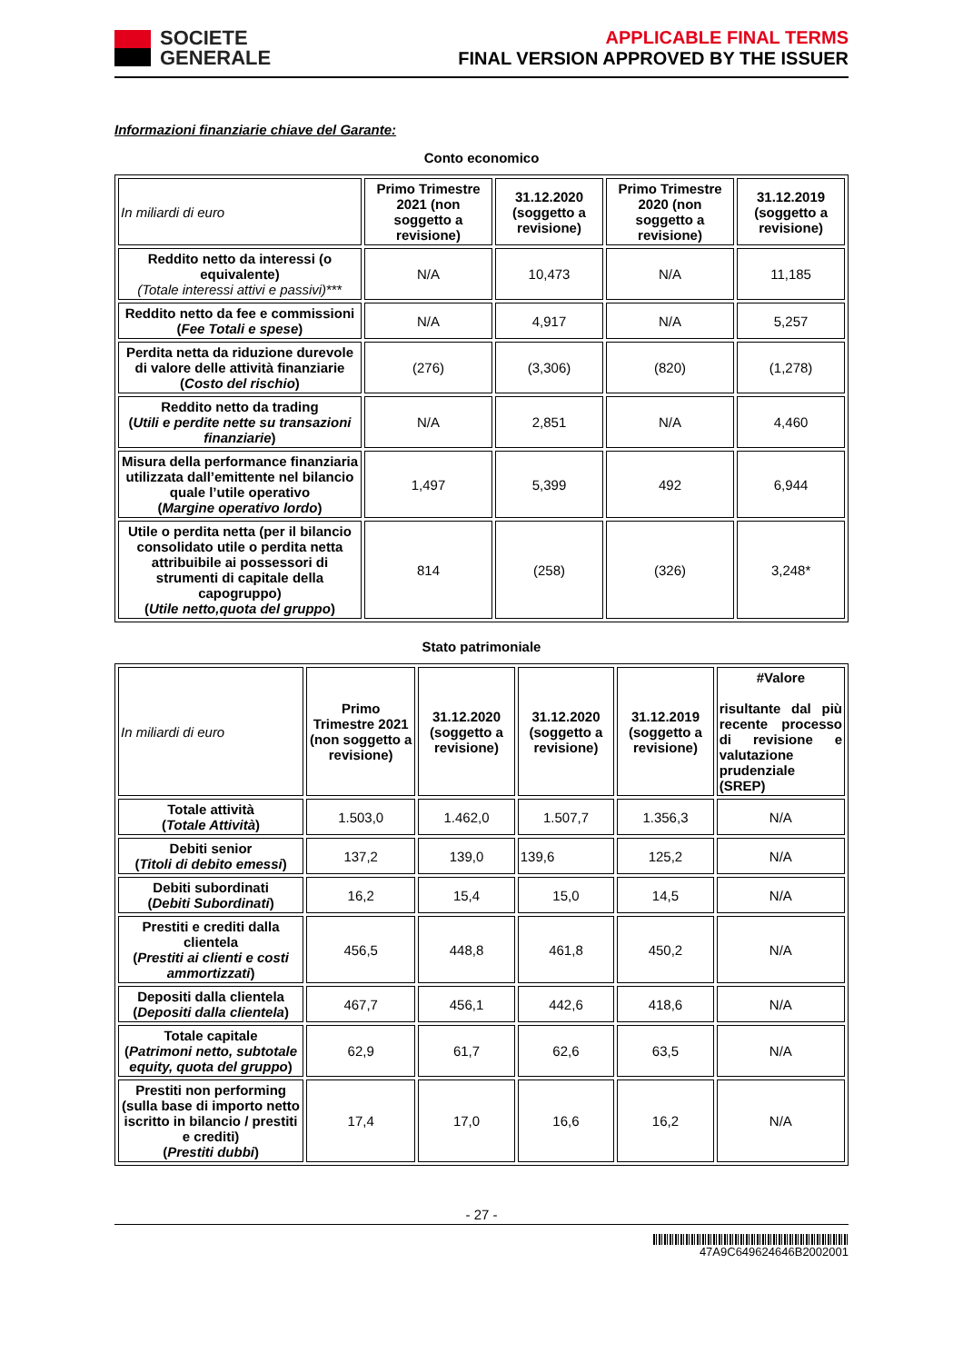SOCIETE
GENERALE
APPLICABLE FINAL TERMS
FINAL VERSION APPROVED BY THE ISSUER
Informazioni finanziarie chiave del Garante:
Conto economico
| In miliardi di euro | Primo Trimestre 2021 (non soggetto a revisione) | 31.12.2020 (soggetto a revisione) | Primo Trimestre 2020 (non soggetto a revisione) | 31.12.2019 (soggetto a revisione) |
| Reddito netto da interessi (o equivalente) (Totale interessi attivi e passivi) *** | N/A | 10,473 | N/A | 11,185 |
| Reddito netto da fee e commissioni ( Fee Totali e spese ) | N/A | 4,917 | N/A | 5,257 |
| Perdita netta da riduzione durevole di valore delle attività finanziarie ( Costo del rischio ) | (276) | (3,306) | (820) | (1,278) |
| Reddito netto da trading ( Utili e perdite nette su transazioni finanziarie ) | N/A | 2,851 | N/A | 4,460 |
| Misura della performance finanziaria utilizzata dall’emittente nel bilancio quale l’utile operativo ( Margine operativo lordo ) | 1,497 | 5,399 | 492 | 6,944 |
| Utile o perdita netta (per il bilancio consolidato utile o perdita netta attribuibile ai possessori di strumenti di capitale della capogruppo) ( Utile netto,quota del gruppo ) | 814 | (258) | (326) | 3,248* |
Stato patrimoniale
| In miliardi di euro | Primo Trimestre 2021 (non soggetto a revisione) | 31.12.2020 (soggetto a revisione) | 31.12.2020 (soggetto a revisione) | 31.12.2019 (soggetto a revisione) | #Valore risultante dal più recente processo di revisione e valutazione prudenziale (SREP) |
| Totale attività ( Totale Attività ) | 1.503,0 | 1.462,0 | 1.507,7 | 1.356,3 | N/A |
| Debiti senior ( Titoli di debito emessi ) | 137,2 | 139,0 | 139,6 | 125,2 | N/A |
| Debiti subordinati ( Debiti Subordinati ) | 16,2 | 15,4 | 15,0 | 14,5 | N/A |
| Prestiti e crediti dalla clientela ( Prestiti ai clienti e costi ammortizzati ) | 456,5 | 448,8 | 461,8 | 450,2 | N/A |
| Depositi dalla clientela ( Depositi dalla clientela ) | 467,7 | 456,1 | 442,6 | 418,6 | N/A |
| Totale capitale ( Patrimoni netto, subtotale equity, quota del gruppo ) | 62,9 | 61,7 | 62,6 | 63,5 | N/A |
| Prestiti non performing (sulla base di importo netto iscritto in bilancio / prestiti e crediti) ( Prestiti dubbi ) | 17,4 | 17,0 | 16,6 | 16,2 | N/A |
- 27 -
47A9C649624646B2002001